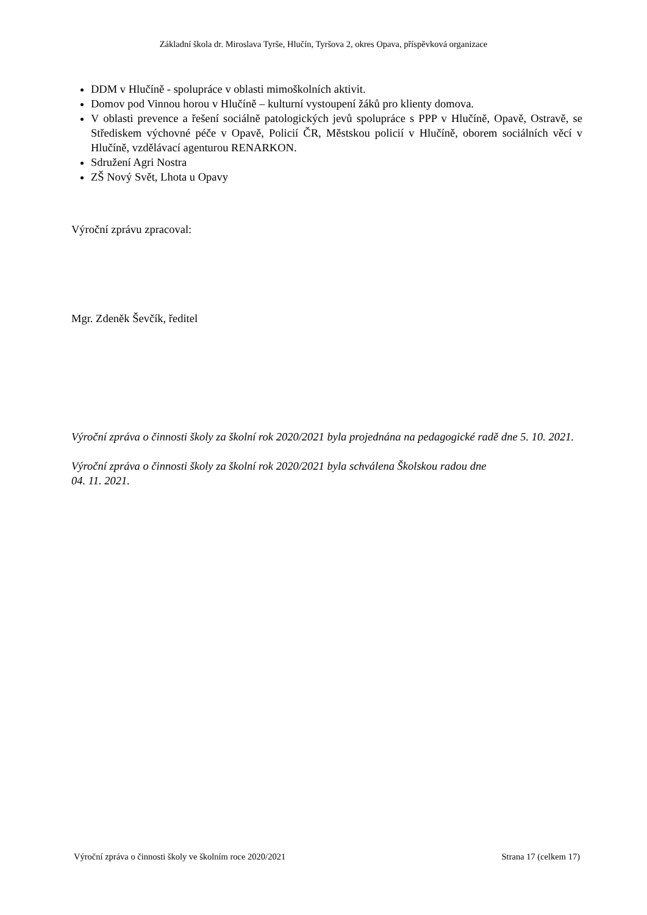Základní škola dr. Miroslava Tyrše, Hlučín, Tyršova 2, okres Opava, příspěvková organizace
DDM v Hlučíně - spolupráce v oblasti mimoškolních aktivit.
Domov pod Vinnou horou v Hlučíně – kulturní vystoupení žáků pro klienty domova.
V oblasti prevence a řešení sociálně patologických jevů spolupráce s PPP v Hlučíně, Opavě, Ostravě, se Střediskem výchovné péče v Opavě, Policií ČR, Městskou policií v Hlučíně, oborem sociálních věcí v Hlučíně, vzdělávací agenturou RENARKON.
Sdružení Agri Nostra
ZŠ Nový Svět, Lhota u Opavy
Výroční zprávu zpracoval:
Mgr. Zdeněk Ševčík, ředitel
Výroční zpráva o činnosti školy za školní rok 2020/2021 byla projednána na pedagogické radě dne 5. 10. 2021.
Výroční zpráva o činnosti školy za školní rok 2020/2021 byla schválena Školskou radou dne
04. 11. 2021.
Výroční zpráva o činnosti školy ve školním roce 2020/2021 Strana 17 (celkem 17)